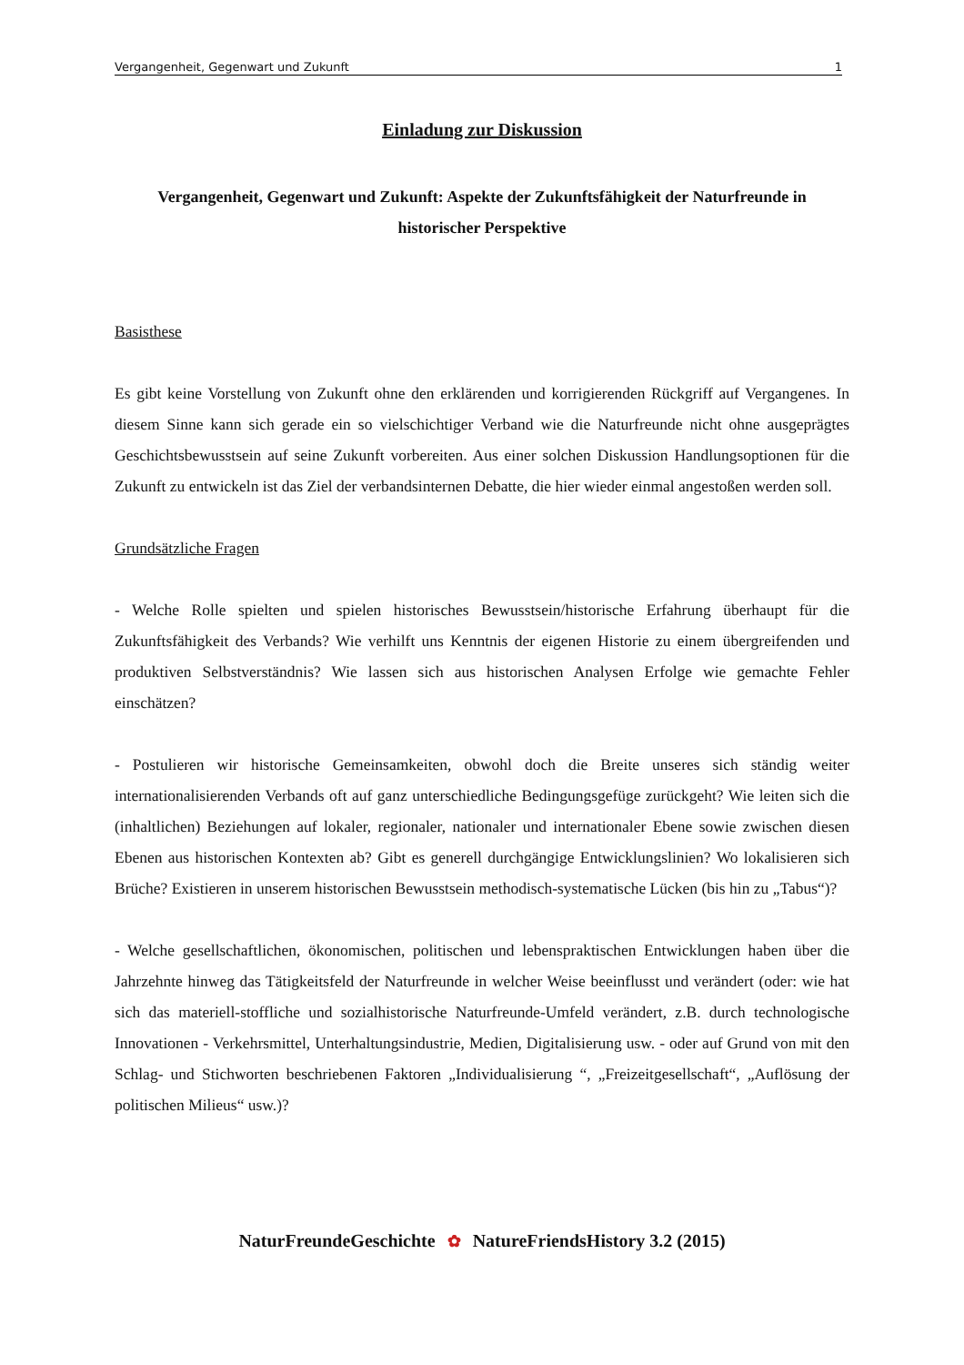Vergangenheit, Gegenwart und Zukunft 1
Einladung zur Diskussion
Vergangenheit, Gegenwart und Zukunft: Aspekte der Zukunftsfähigkeit der Naturfreunde in historischer Perspektive
Basisthese
Es gibt keine Vorstellung von Zukunft ohne den erklärenden und korrigierenden Rückgriff auf Vergangenes. In diesem Sinne kann sich gerade ein so vielschichtiger Verband wie die Naturfreunde nicht ohne ausgeprägtes Geschichtsbewusstsein auf seine Zukunft vorbereiten. Aus einer solchen Diskussion Handlungsoptionen für die Zukunft zu entwickeln ist das Ziel der verbandsinternen Debatte, die hier wieder einmal angestoßen werden soll.
Grundsätzliche Fragen
- Welche Rolle spielten und spielen historisches Bewusstsein/historische Erfahrung überhaupt für die Zukunftsfähigkeit des Verbands? Wie verhilft uns Kenntnis der eigenen Historie zu einem übergreifenden und produktiven Selbstverständnis? Wie lassen sich aus historischen Analysen Erfolge wie gemachte Fehler einschätzen?
- Postulieren wir historische Gemeinsamkeiten, obwohl doch die Breite unseres sich ständig weiter internationalisierenden Verbands oft auf ganz unterschiedliche Bedingungsgefüge zurückgeht? Wie leiten sich die (inhaltlichen) Beziehungen auf lokaler, regionaler, nationaler und internationaler Ebene sowie zwischen diesen Ebenen aus historischen Kontexten ab? Gibt es generell durchgängige Entwicklungslinien? Wo lokalisieren sich Brüche? Existieren in unserem historischen Bewusstsein methodisch-systematische Lücken (bis hin zu „Tabus“)?
- Welche gesellschaftlichen, ökonomischen, politischen und lebenspraktischen Entwicklungen haben über die Jahrzehnte hinweg das Tätigkeitsfeld der Naturfreunde in welcher Weise beeinflusst und verändert (oder: wie hat sich das materiell-stoffliche und sozialhistorische Naturfreunde-Umfeld verändert, z.B. durch technologische Innovationen - Verkehrsmittel, Unterhaltungsindustrie, Medien, Digitalisierung usw. - oder auf Grund von mit den Schlag- und Stichworten beschriebenen Faktoren „Individualisierung “, „Freizeitgesellschaft“, „Auflösung der politischen Milieus“ usw.)?
NaturFreundeGeschichte ✿ NatureFriendsHistory 3.2 (2015)